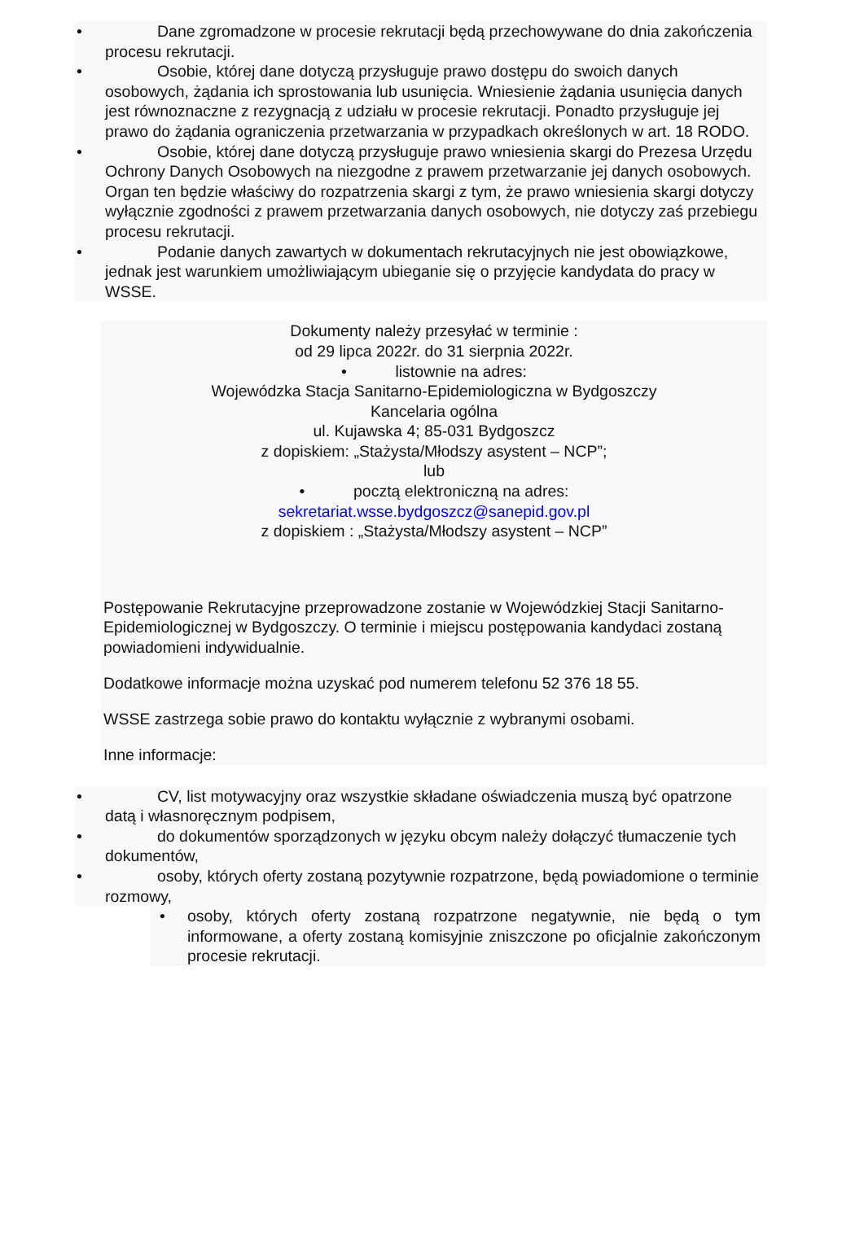• Dane zgromadzone w procesie rekrutacji będą przechowywane do dnia zakończenia procesu rekrutacji.
• Osobie, której dane dotyczą przysługuje prawo dostępu do swoich danych osobowych, żądania ich sprostowania lub usunięcia. Wniesienie żądania usunięcia danych jest równoznaczne z rezygnacją z udziału w procesie rekrutacji. Ponadto przysługuje jej prawo do żądania ograniczenia przetwarzania w przypadkach określonych w art. 18 RODO.
• Osobie, której dane dotyczą przysługuje prawo wniesienia skargi do Prezesa Urzędu Ochrony Danych Osobowych na niezgodne z prawem przetwarzanie jej danych osobowych. Organ ten będzie właściwy do rozpatrzenia skargi z tym, że prawo wniesienia skargi dotyczy wyłącznie zgodności z prawem przetwarzania danych osobowych, nie dotyczy zaś przebiegu procesu rekrutacji.
• Podanie danych zawartych w dokumentach rekrutacyjnych nie jest obowiązkowe, jednak jest warunkiem umożliwiającym ubieganie się o przyjęcie kandydata do pracy w WSSE.
Dokumenty należy przesyłać w terminie :
od 29 lipca 2022r. do 31 sierpnia 2022r.
• listownie na adres:
Wojewódzka Stacja Sanitarno-Epidemiologiczna w Bydgoszczy
Kancelaria ogólna
ul. Kujawska 4; 85-031 Bydgoszcz
z dopiskiem: „Stażysta/Młodszy asystent – NCP”;
lub
• pocztą elektroniczną na adres:
sekretariat.wsse.bydgoszcz@sanepid.gov.pl
z dopiskiem : „Stażysta/Młodszy asystent – NCP”
Postępowanie Rekrutacyjne przeprowadzone zostanie w Wojewódzkiej Stacji Sanitarno-Epidemiologicznej w Bydgoszczy. O terminie i miejscu postępowania kandydaci zostaną powiadomieni indywidualnie.
Dodatkowe informacje można uzyskać pod numerem telefonu 52 376 18 55.
WSSE zastrzega sobie prawo do kontaktu wyłącznie z wybranymi osobami.
Inne informacje:
• CV, list motywacyjny oraz wszystkie składane oświadczenia muszą być opatrzone datą i własnoręcznym podpisem,
• do dokumentów sporządzonych w języku obcym należy dołączyć tłumaczenie tych dokumentów,
• osoby, których oferty zostaną pozytywnie rozpatrzone, będą powiadomione o terminie rozmowy,
• osoby, których oferty zostaną rozpatrzone negatywnie, nie będą o tym informowane, a oferty zostaną komisyjnie zniszczone po oficjalnie zakończonym procesie rekrutacji.